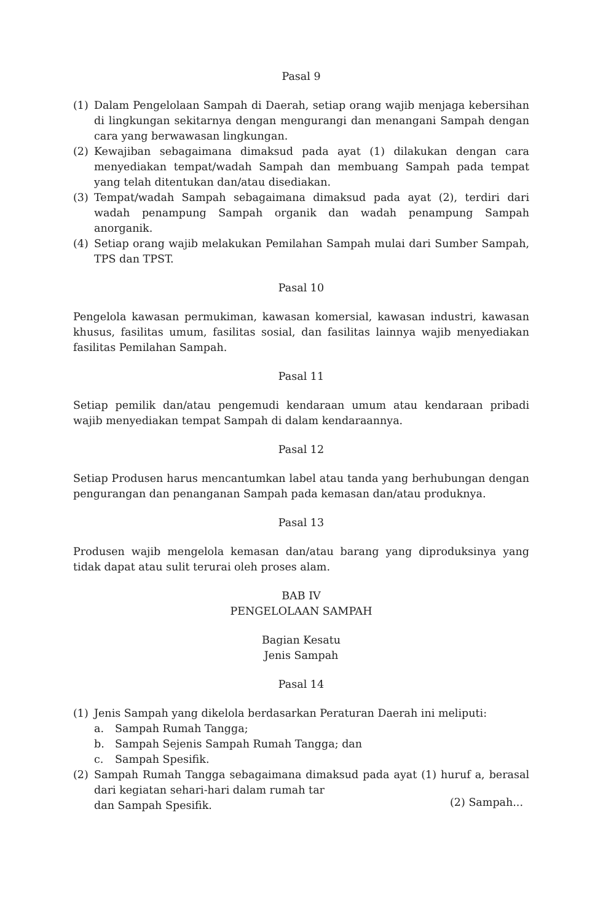Pasal 9
(1) Dalam Pengelolaan Sampah di Daerah, setiap orang wajib menjaga kebersihan di lingkungan sekitarnya dengan mengurangi dan menangani Sampah dengan cara yang berwawasan lingkungan.
(2) Kewajiban sebagaimana dimaksud pada ayat (1) dilakukan dengan cara menyediakan tempat/wadah Sampah dan membuang Sampah pada tempat yang telah ditentukan dan/atau disediakan.
(3) Tempat/wadah Sampah sebagaimana dimaksud pada ayat (2), terdiri dari wadah penampung Sampah organik dan wadah penampung Sampah anorganik.
(4) Setiap orang wajib melakukan Pemilahan Sampah mulai dari Sumber Sampah, TPS dan TPST.
Pasal 10
Pengelola kawasan permukiman, kawasan komersial, kawasan industri, kawasan khusus, fasilitas umum, fasilitas sosial, dan fasilitas lainnya wajib menyediakan fasilitas Pemilahan Sampah.
Pasal 11
Setiap pemilik dan/atau pengemudi kendaraan umum atau kendaraan pribadi wajib menyediakan tempat Sampah di dalam kendaraannya.
Pasal 12
Setiap Produsen harus mencantumkan label atau tanda yang berhubungan dengan pengurangan dan penanganan Sampah pada kemasan dan/atau produknya.
Pasal 13
Produsen wajib mengelola kemasan dan/atau barang yang diproduksinya yang tidak dapat atau sulit terurai oleh proses alam.
BAB IV
PENGELOLAAN SAMPAH
Bagian Kesatu
Jenis Sampah
Pasal 14
(1) Jenis Sampah yang dikelola berdasarkan Peraturan Daerah ini meliputi:
a. Sampah Rumah Tangga;
b. Sampah Sejenis Sampah Rumah Tangga; dan
c. Sampah Spesifik.
(2) Sampah Rumah Tangga sebagaimana dimaksud pada ayat (1) huruf a, berasal dari kegiatan sehari-hari dalam rumah tar
dan Sampah Spesifik.
(2) Sampah...